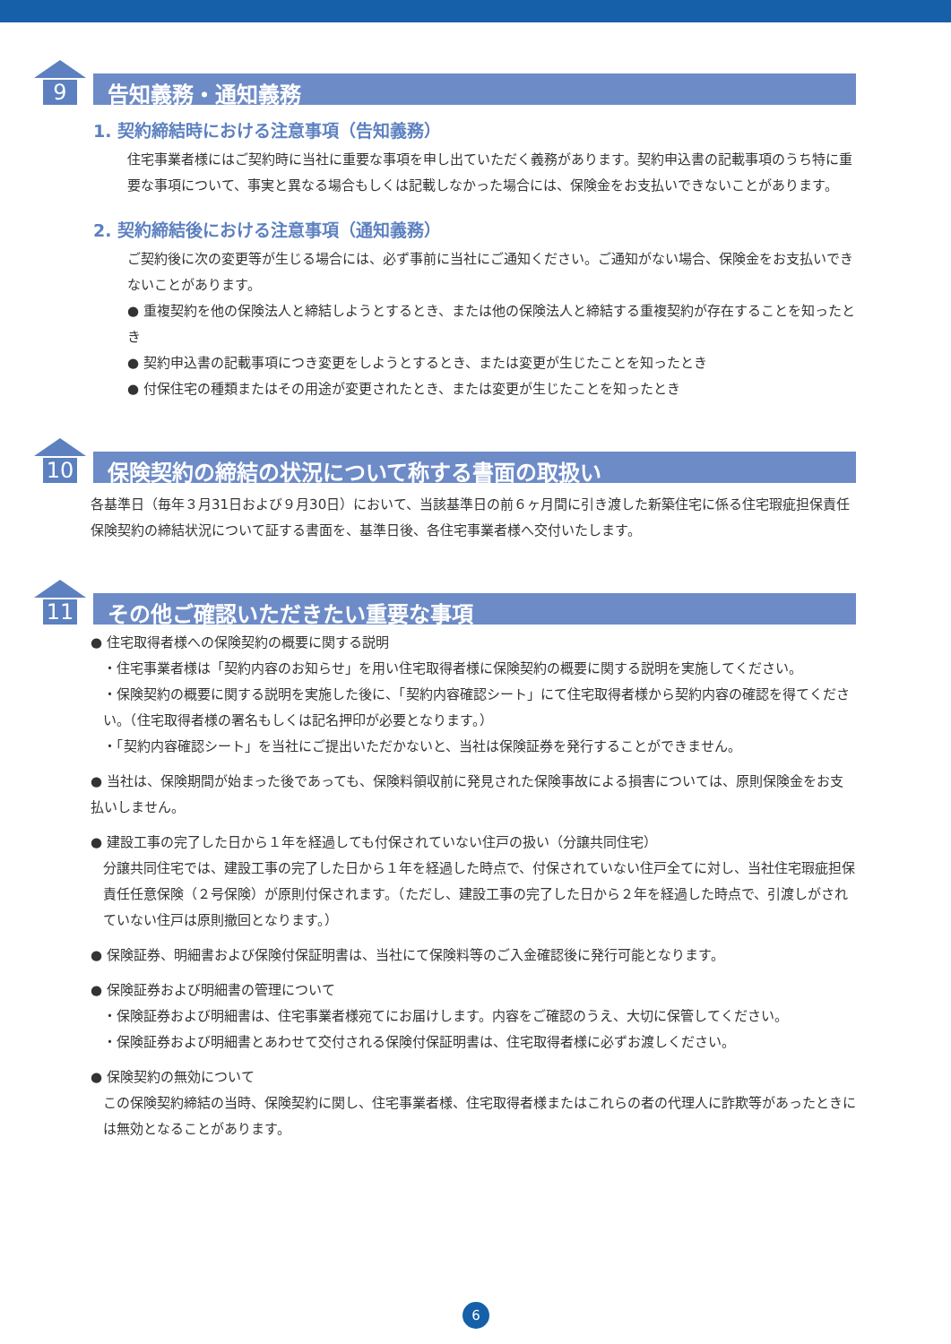9
告知義務・通知義務
1. 契約締結時における注意事項（告知義務）
住宅事業者様にはご契約時に当社に重要な事項を申し出ていただく義務があります。契約申込書の記載事項のうち特に重要な事項について、事実と異なる場合もしくは記載しなかった場合には、保険金をお支払いできないことがあります。
2. 契約締結後における注意事項（通知義務）
ご契約後に次の変更等が生じる場合には、必ず事前に当社にご通知ください。ご通知がない場合、保険金をお支払いできないことがあります。
● 重複契約を他の保険法人と締結しようとするとき、または他の保険法人と締結する重複契約が存在することを知ったとき
● 契約申込書の記載事項につき変更をしようとするとき、または変更が生じたことを知ったとき
● 付保住宅の種類またはその用途が変更されたとき、または変更が生じたことを知ったとき
10
保険契約の締結の状況について称する書面の取扱い
各基準日（毎年３月31日および９月30日）において、当該基準日の前６ヶ月間に引き渡した新築住宅に係る住宅瑕疵担保責任保険契約の締結状況について証する書面を、基準日後、各住宅事業者様へ交付いたします。
11
その他ご確認いただきたい重要な事項
● 住宅取得者様への保険契約の概要に関する説明
・住宅事業者様は「契約内容のお知らせ」を用い住宅取得者様に保険契約の概要に関する説明を実施してください。
・保険契約の概要に関する説明を実施した後に、「契約内容確認シート」にて住宅取得者様から契約内容の確認を得てください。（住宅取得者様の署名もしくは記名押印が必要となります。）
・「契約内容確認シート」を当社にご提出いただかないと、当社は保険証券を発行することができません。
● 当社は、保険期間が始まった後であっても、保険料領収前に発見された保険事故による損害については、原則保険金をお支払いしません。
● 建設工事の完了した日から１年を経過しても付保されていない住戸の扱い（分譲共同住宅）
分譲共同住宅では、建設工事の完了した日から１年を経過した時点で、付保されていない住戸全てに対し、当社住宅瑕疵担保責任任意保険（２号保険）が原則付保されます。（ただし、建設工事の完了した日から２年を経過した時点で、引渡しがされていない住戸は原則撤回となります。）
● 保険証券、明細書および保険付保証明書は、当社にて保険料等のご入金確認後に発行可能となります。
● 保険証券および明細書の管理について
・保険証券および明細書は、住宅事業者様宛てにお届けします。内容をご確認のうえ、大切に保管してください。
・保険証券および明細書とあわせて交付される保険付保証明書は、住宅取得者様に必ずお渡しください。
● 保険契約の無効について
この保険契約締結の当時、保険契約に関し、住宅事業者様、住宅取得者様またはこれらの者の代理人に詐欺等があったときには無効となることがあります。
6